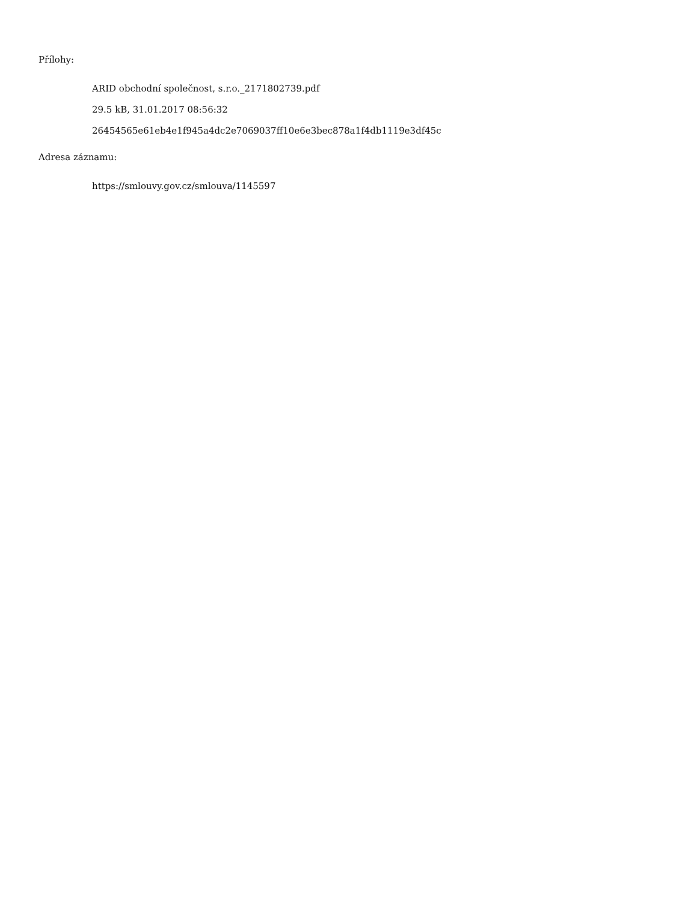Přílohy:
ARID obchodní společnost, s.r.o._2171802739.pdf
29.5 kB, 31.01.2017 08:56:32
26454565e61eb4e1f945a4dc2e7069037ff10e6e3bec878a1f4db1119e3df45c
Adresa záznamu:
https://smlouvy.gov.cz/smlouva/1145597